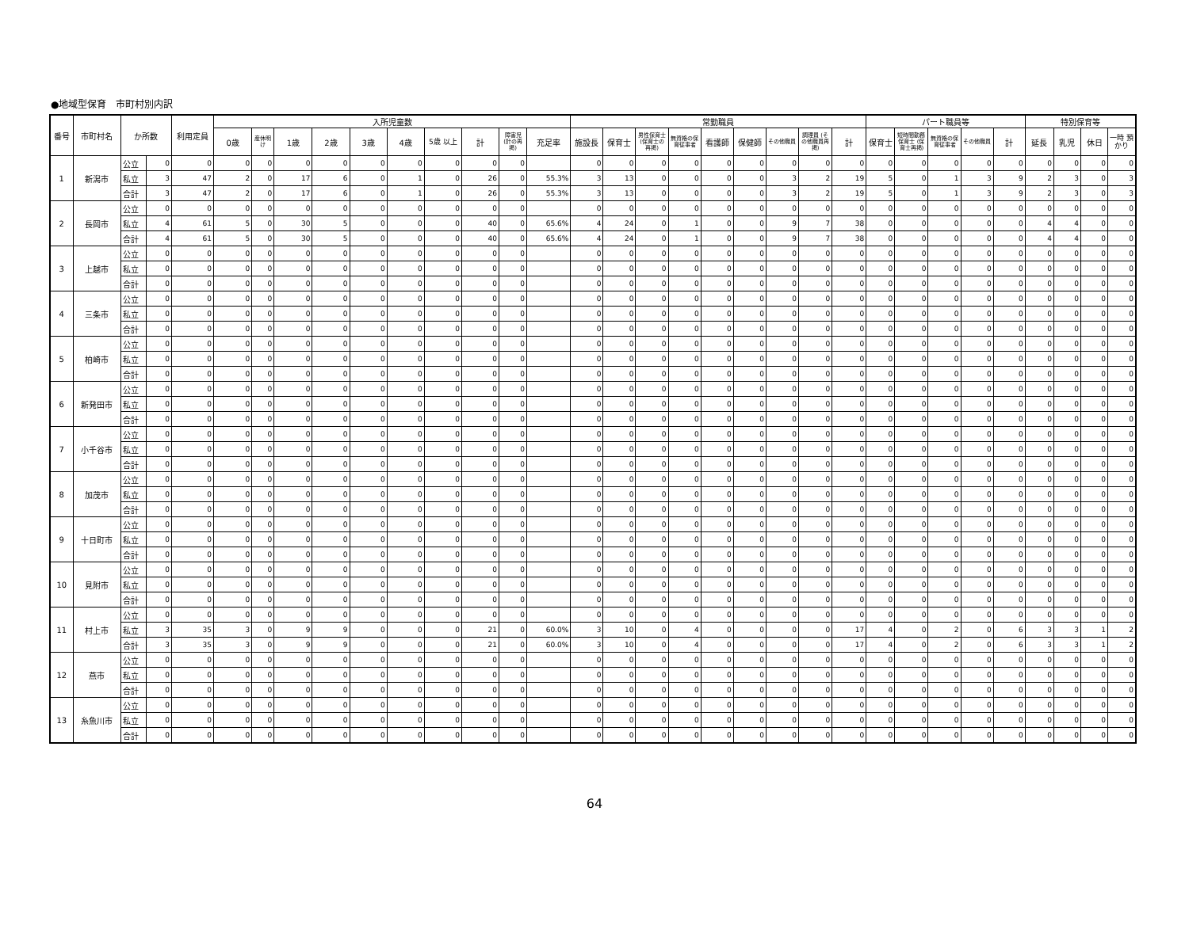●地域型保育　市町村別内訳
| 番号 | 市町村名 | か所数 | | 利用定員 | 入所児童数 | | | | | | | | | | 常勤職員 | | | | | | | | | パート職員等 | | | | | 特別保育等 | | | |
| --- | --- | --- | --- | --- | --- | --- | --- | --- | --- | --- | --- | --- | --- | --- | --- | --- | --- | --- | --- | --- | --- | --- | --- | --- | --- | --- | --- | --- | --- | --- | --- | --- |
| | | | | | 0歳 | 産休明け | 1歳 | 2歳 | 3歳 | 4歳 | 5歳 以上 | 計 | 障害児 (計の再掲) | 充足率 | 施設長 | 保育士 | 男性保育士 (保育士の再掲) | 無資格の保育従事者 | 看護師 | 保健師 | その他職員 | 調理員 (その他職員再掲) | 計 | 保育士 | 短時間勤務保育士 (保育士再掲) | 無資格の保育従事者 | その他職員 | 計 | 延長 | 乳児 | 休日 | 一時 預かり |
| 1 | 新潟市 | 公立 | 0 | 0 | 0 | 0 | 0 | 0 | 0 | 0 | 0 | 0 | 0 | | 0 | 0 | 0 | 0 | 0 | 0 | 0 | 0 | 0 | 0 | 0 | 0 | 0 | 0 | 0 | 0 | 0 | 0 |
| | | 私立 | 3 | 47 | 2 | 0 | 17 | 6 | 0 | 1 | 0 | 26 | 0 | 55.3% | 3 | 13 | 0 | 0 | 0 | 0 | 3 | 2 | 19 | 5 | 0 | 1 | 3 | 9 | 2 | 3 | 0 | 3 |
| | | 合計 | 3 | 47 | 2 | 0 | 17 | 6 | 0 | 1 | 0 | 26 | 0 | 55.3% | 3 | 13 | 0 | 0 | 0 | 0 | 3 | 2 | 19 | 5 | 0 | 1 | 3 | 9 | 2 | 3 | 0 | 3 |
| 2 | 長岡市 | 公立 | 0 | 0 | 0 | 0 | 0 | 0 | 0 | 0 | 0 | 0 | 0 | | 0 | 0 | 0 | 0 | 0 | 0 | 0 | 0 | 0 | 0 | 0 | 0 | 0 | 0 | 0 | 0 | 0 | 0 |
| | | 私立 | 4 | 61 | 5 | 0 | 30 | 5 | 0 | 0 | 0 | 40 | 0 | 65.6% | 4 | 24 | 0 | 1 | 0 | 0 | 9 | 7 | 38 | 0 | 0 | 0 | 0 | 0 | 4 | 4 | 0 | 0 |
| | | 合計 | 4 | 61 | 5 | 0 | 30 | 5 | 0 | 0 | 0 | 40 | 0 | 65.6% | 4 | 24 | 0 | 1 | 0 | 0 | 9 | 7 | 38 | 0 | 0 | 0 | 0 | 0 | 4 | 4 | 0 | 0 |
| 3 | 上越市 | 公立 | 0 | 0 | 0 | 0 | 0 | 0 | 0 | 0 | 0 | 0 | 0 | | 0 | 0 | 0 | 0 | 0 | 0 | 0 | 0 | 0 | 0 | 0 | 0 | 0 | 0 | 0 | 0 | 0 | 0 |
| | | 私立 | 0 | 0 | 0 | 0 | 0 | 0 | 0 | 0 | 0 | 0 | 0 | | 0 | 0 | 0 | 0 | 0 | 0 | 0 | 0 | 0 | 0 | 0 | 0 | 0 | 0 | 0 | 0 | 0 | 0 |
| | | 合計 | 0 | 0 | 0 | 0 | 0 | 0 | 0 | 0 | 0 | 0 | 0 | | 0 | 0 | 0 | 0 | 0 | 0 | 0 | 0 | 0 | 0 | 0 | 0 | 0 | 0 | 0 | 0 | 0 | 0 |
| 4 | 三条市 | 公立 | 0 | 0 | 0 | 0 | 0 | 0 | 0 | 0 | 0 | 0 | 0 | | 0 | 0 | 0 | 0 | 0 | 0 | 0 | 0 | 0 | 0 | 0 | 0 | 0 | 0 | 0 | 0 | 0 | 0 |
| | | 私立 | 0 | 0 | 0 | 0 | 0 | 0 | 0 | 0 | 0 | 0 | 0 | | 0 | 0 | 0 | 0 | 0 | 0 | 0 | 0 | 0 | 0 | 0 | 0 | 0 | 0 | 0 | 0 | 0 | 0 |
| | | 合計 | 0 | 0 | 0 | 0 | 0 | 0 | 0 | 0 | 0 | 0 | 0 | | 0 | 0 | 0 | 0 | 0 | 0 | 0 | 0 | 0 | 0 | 0 | 0 | 0 | 0 | 0 | 0 | 0 | 0 |
| 5 | 柏崎市 | 公立 | 0 | 0 | 0 | 0 | 0 | 0 | 0 | 0 | 0 | 0 | 0 | | 0 | 0 | 0 | 0 | 0 | 0 | 0 | 0 | 0 | 0 | 0 | 0 | 0 | 0 | 0 | 0 | 0 | 0 |
| | | 私立 | 0 | 0 | 0 | 0 | 0 | 0 | 0 | 0 | 0 | 0 | 0 | | 0 | 0 | 0 | 0 | 0 | 0 | 0 | 0 | 0 | 0 | 0 | 0 | 0 | 0 | 0 | 0 | 0 | 0 |
| | | 合計 | 0 | 0 | 0 | 0 | 0 | 0 | 0 | 0 | 0 | 0 | 0 | | 0 | 0 | 0 | 0 | 0 | 0 | 0 | 0 | 0 | 0 | 0 | 0 | 0 | 0 | 0 | 0 | 0 | 0 |
| 6 | 新発田市 | 公立 | 0 | 0 | 0 | 0 | 0 | 0 | 0 | 0 | 0 | 0 | 0 | | 0 | 0 | 0 | 0 | 0 | 0 | 0 | 0 | 0 | 0 | 0 | 0 | 0 | 0 | 0 | 0 | 0 | 0 |
| | | 私立 | 0 | 0 | 0 | 0 | 0 | 0 | 0 | 0 | 0 | 0 | 0 | | 0 | 0 | 0 | 0 | 0 | 0 | 0 | 0 | 0 | 0 | 0 | 0 | 0 | 0 | 0 | 0 | 0 | 0 |
| | | 合計 | 0 | 0 | 0 | 0 | 0 | 0 | 0 | 0 | 0 | 0 | 0 | | 0 | 0 | 0 | 0 | 0 | 0 | 0 | 0 | 0 | 0 | 0 | 0 | 0 | 0 | 0 | 0 | 0 | 0 |
| 7 | 小千谷市 | 公立 | 0 | 0 | 0 | 0 | 0 | 0 | 0 | 0 | 0 | 0 | 0 | | 0 | 0 | 0 | 0 | 0 | 0 | 0 | 0 | 0 | 0 | 0 | 0 | 0 | 0 | 0 | 0 | 0 | 0 |
| | | 私立 | 0 | 0 | 0 | 0 | 0 | 0 | 0 | 0 | 0 | 0 | 0 | | 0 | 0 | 0 | 0 | 0 | 0 | 0 | 0 | 0 | 0 | 0 | 0 | 0 | 0 | 0 | 0 | 0 | 0 |
| | | 合計 | 0 | 0 | 0 | 0 | 0 | 0 | 0 | 0 | 0 | 0 | 0 | | 0 | 0 | 0 | 0 | 0 | 0 | 0 | 0 | 0 | 0 | 0 | 0 | 0 | 0 | 0 | 0 | 0 | 0 |
| 8 | 加茂市 | 公立 | 0 | 0 | 0 | 0 | 0 | 0 | 0 | 0 | 0 | 0 | 0 | | 0 | 0 | 0 | 0 | 0 | 0 | 0 | 0 | 0 | 0 | 0 | 0 | 0 | 0 | 0 | 0 | 0 | 0 |
| | | 私立 | 0 | 0 | 0 | 0 | 0 | 0 | 0 | 0 | 0 | 0 | 0 | | 0 | 0 | 0 | 0 | 0 | 0 | 0 | 0 | 0 | 0 | 0 | 0 | 0 | 0 | 0 | 0 | 0 | 0 |
| | | 合計 | 0 | 0 | 0 | 0 | 0 | 0 | 0 | 0 | 0 | 0 | 0 | | 0 | 0 | 0 | 0 | 0 | 0 | 0 | 0 | 0 | 0 | 0 | 0 | 0 | 0 | 0 | 0 | 0 | 0 |
| 9 | 十日町市 | 公立 | 0 | 0 | 0 | 0 | 0 | 0 | 0 | 0 | 0 | 0 | 0 | | 0 | 0 | 0 | 0 | 0 | 0 | 0 | 0 | 0 | 0 | 0 | 0 | 0 | 0 | 0 | 0 | 0 | 0 |
| | | 私立 | 0 | 0 | 0 | 0 | 0 | 0 | 0 | 0 | 0 | 0 | 0 | | 0 | 0 | 0 | 0 | 0 | 0 | 0 | 0 | 0 | 0 | 0 | 0 | 0 | 0 | 0 | 0 | 0 | 0 |
| | | 合計 | 0 | 0 | 0 | 0 | 0 | 0 | 0 | 0 | 0 | 0 | 0 | | 0 | 0 | 0 | 0 | 0 | 0 | 0 | 0 | 0 | 0 | 0 | 0 | 0 | 0 | 0 | 0 | 0 | 0 |
| 10 | 見附市 | 公立 | 0 | 0 | 0 | 0 | 0 | 0 | 0 | 0 | 0 | 0 | 0 | | 0 | 0 | 0 | 0 | 0 | 0 | 0 | 0 | 0 | 0 | 0 | 0 | 0 | 0 | 0 | 0 | 0 | 0 |
| | | 私立 | 0 | 0 | 0 | 0 | 0 | 0 | 0 | 0 | 0 | 0 | 0 | | 0 | 0 | 0 | 0 | 0 | 0 | 0 | 0 | 0 | 0 | 0 | 0 | 0 | 0 | 0 | 0 | 0 | 0 |
| | | 合計 | 0 | 0 | 0 | 0 | 0 | 0 | 0 | 0 | 0 | 0 | 0 | | 0 | 0 | 0 | 0 | 0 | 0 | 0 | 0 | 0 | 0 | 0 | 0 | 0 | 0 | 0 | 0 | 0 | 0 |
| 11 | 村上市 | 公立 | 0 | 0 | 0 | 0 | 0 | 0 | 0 | 0 | 0 | 0 | 0 | | 0 | 0 | 0 | 0 | 0 | 0 | 0 | 0 | 0 | 0 | 0 | 0 | 0 | 0 | 0 | 0 | 0 | 0 |
| | | 私立 | 3 | 35 | 3 | 0 | 9 | 9 | 0 | 0 | 0 | 21 | 0 | 60.0% | 3 | 10 | 0 | 4 | 0 | 0 | 0 | 0 | 17 | 4 | 0 | 2 | 0 | 6 | 3 | 3 | 1 | 2 |
| | | 合計 | 3 | 35 | 3 | 0 | 9 | 9 | 0 | 0 | 0 | 21 | 0 | 60.0% | 3 | 10 | 0 | 4 | 0 | 0 | 0 | 0 | 17 | 4 | 0 | 2 | 0 | 6 | 3 | 3 | 1 | 2 |
| 12 | 燕市 | 公立 | 0 | 0 | 0 | 0 | 0 | 0 | 0 | 0 | 0 | 0 | 0 | | 0 | 0 | 0 | 0 | 0 | 0 | 0 | 0 | 0 | 0 | 0 | 0 | 0 | 0 | 0 | 0 | 0 | 0 |
| | | 私立 | 0 | 0 | 0 | 0 | 0 | 0 | 0 | 0 | 0 | 0 | 0 | | 0 | 0 | 0 | 0 | 0 | 0 | 0 | 0 | 0 | 0 | 0 | 0 | 0 | 0 | 0 | 0 | 0 | 0 |
| | | 合計 | 0 | 0 | 0 | 0 | 0 | 0 | 0 | 0 | 0 | 0 | 0 | | 0 | 0 | 0 | 0 | 0 | 0 | 0 | 0 | 0 | 0 | 0 | 0 | 0 | 0 | 0 | 0 | 0 | 0 |
| 13 | 糸魚川市 | 公立 | 0 | 0 | 0 | 0 | 0 | 0 | 0 | 0 | 0 | 0 | 0 | | 0 | 0 | 0 | 0 | 0 | 0 | 0 | 0 | 0 | 0 | 0 | 0 | 0 | 0 | 0 | 0 | 0 | 0 |
| | | 私立 | 0 | 0 | 0 | 0 | 0 | 0 | 0 | 0 | 0 | 0 | 0 | | 0 | 0 | 0 | 0 | 0 | 0 | 0 | 0 | 0 | 0 | 0 | 0 | 0 | 0 | 0 | 0 | 0 | 0 |
| | | 合計 | 0 | 0 | 0 | 0 | 0 | 0 | 0 | 0 | 0 | 0 | 0 | | 0 | 0 | 0 | 0 | 0 | 0 | 0 | 0 | 0 | 0 | 0 | 0 | 0 | 0 | 0 | 0 | 0 | 0 |
64